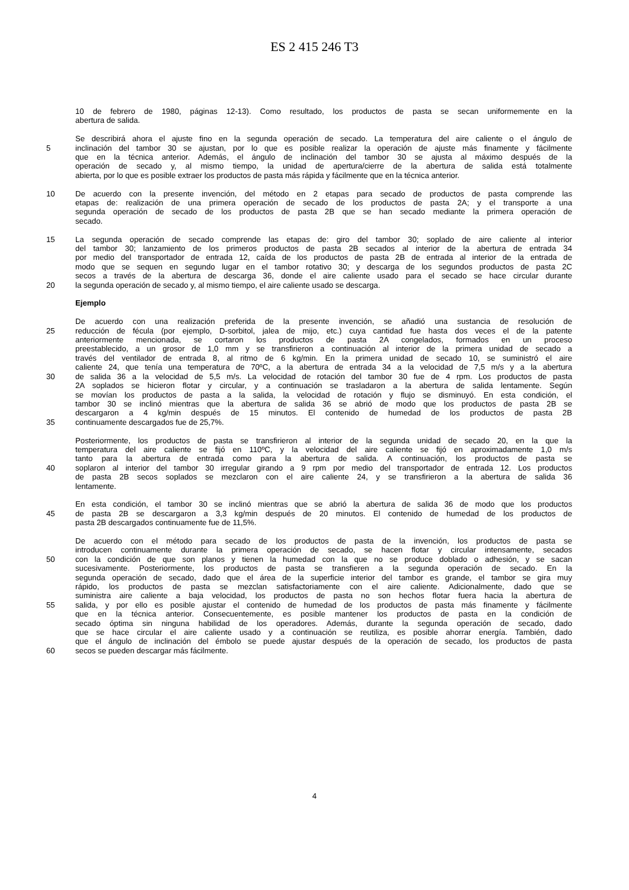ES 2 415 246 T3
10 de febrero de 1980, páginas 12-13). Como resultado, los productos de pasta se secan uniformemente en la
abertura de salida.
Se describirá ahora el ajuste fino en la segunda operación de secado. La temperatura del aire caliente o el ángulo de
5 inclinación del tambor 30 se ajustan, por lo que es posible realizar la operación de ajuste más finamente y fácilmente
que en la técnica anterior. Además, el ángulo de inclinación del tambor 30 se ajusta al máximo después de la
operación de secado y, al mismo tiempo, la unidad de apertura/cierre de la abertura de salida está totalmente
abierta, por lo que es posible extraer los productos de pasta más rápida y fácilmente que en la técnica anterior.
10 De acuerdo con la presente invención, del método en 2 etapas para secado de productos de pasta comprende las
etapas de: realización de una primera operación de secado de los productos de pasta 2A; y el transporte a una
segunda operación de secado de los productos de pasta 2B que se han secado mediante la primera operación de
secado.
15 La segunda operación de secado comprende las etapas de: giro del tambor 30; soplado de aire caliente al interior
del tambor 30; lanzamiento de los primeros productos de pasta 2B secados al interior de la abertura de entrada 34
por medio del transportador de entrada 12, caída de los productos de pasta 2B de entrada al interior de la entrada de
modo que se sequen en segundo lugar en el tambor rotativo 30; y descarga de los segundos productos de pasta 2C
secos a través de la abertura de descarga 36, donde el aire caliente usado para el secado se hace circular durante
20 la segunda operación de secado y, al mismo tiempo, el aire caliente usado se descarga.
Ejemplo
De acuerdo con una realización preferida de la presente invención, se añadió una sustancia de resolución de
25 reducción de fécula (por ejemplo, D-sorbitol, jalea de mijo, etc.) cuya cantidad fue hasta dos veces el de la patente
anteriormente mencionada, se cortaron los productos de pasta 2A congelados, formados en un proceso
preestablecido, a un grosor de 1,0 mm y se transfirieron a continuación al interior de la primera unidad de secado a
través del ventilador de entrada 8, al ritmo de 6 kg/min. En la primera unidad de secado 10, se suministró el aire
caliente 24, que tenía una temperatura de 70ºC, a la abertura de entrada 34 a la velocidad de 7,5 m/s y a la abertura
30 de salida 36 a la velocidad de 5,5 m/s. La velocidad de rotación del tambor 30 fue de 4 rpm. Los productos de pasta
2A soplados se hicieron flotar y circular, y a continuación se trasladaron a la abertura de salida lentamente. Según
se movían los productos de pasta a la salida, la velocidad de rotación y flujo se disminuyó. En esta condición, el
tambor 30 se inclinó mientras que la abertura de salida 36 se abrió de modo que los productos de pasta 2B se
descargaron a 4 kg/min después de 15 minutos. El contenido de humedad de los productos de pasta 2B
35 continuamente descargados fue de 25,7%.
Posteriormente, los productos de pasta se transfirieron al interior de la segunda unidad de secado 20, en la que la
temperatura del aire caliente se fijó en 110ºC, y la velocidad del aire caliente se fijó en aproximadamente 1,0 m/s
tanto para la abertura de entrada como para la abertura de salida. A continuación, los productos de pasta se
40 soplaron al interior del tambor 30 irregular girando a 9 rpm por medio del transportador de entrada 12. Los productos
de pasta 2B secos soplados se mezclaron con el aire caliente 24, y se transfirieron a la abertura de salida 36
lentamente.
En esta condición, el tambor 30 se inclinó mientras que se abrió la abertura de salida 36 de modo que los productos
45 de pasta 2B se descargaron a 3,3 kg/min después de 20 minutos. El contenido de humedad de los productos de
pasta 2B descargados continuamente fue de 11,5%.
De acuerdo con el método para secado de los productos de pasta de la invención, los productos de pasta se
introducen continuamente durante la primera operación de secado, se hacen flotar y circular intensamente, secados
50 con la condición de que son planos y tienen la humedad con la que no se produce doblado o adhesión, y se sacan
sucesivamente. Posteriormente, los productos de pasta se transfieren a la segunda operación de secado. En la
segunda operación de secado, dado que el área de la superficie interior del tambor es grande, el tambor se gira muy
rápido, los productos de pasta se mezclan satisfactoriamente con el aire caliente. Adicionalmente, dado que se
suministra aire caliente a baja velocidad, los productos de pasta no son hechos flotar fuera hacia la abertura de
55 salida, y por ello es posible ajustar el contenido de humedad de los productos de pasta más finamente y fácilmente
que en la técnica anterior. Consecuentemente, es posible mantener los productos de pasta en la condición de
secado óptima sin ninguna habilidad de los operadores. Además, durante la segunda operación de secado, dado
que se hace circular el aire caliente usado y a continuación se reutiliza, es posible ahorrar energía. También, dado
que el ángulo de inclinación del émbolo se puede ajustar después de la operación de secado, los productos de pasta
60 secos se pueden descargar más fácilmente.
4